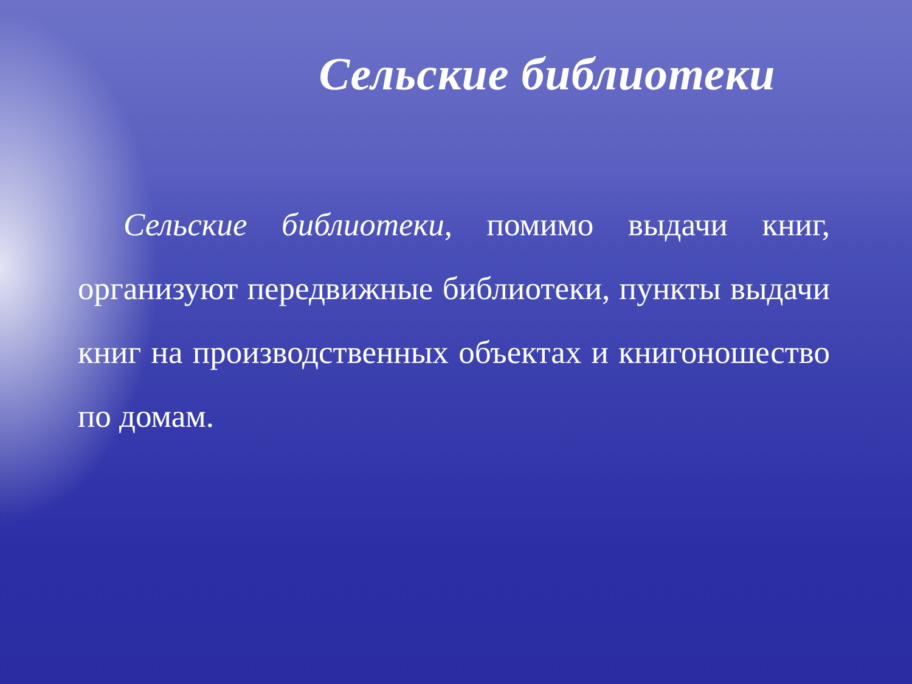Сельские библиотеки
Сельские библиотеки, помимо выдачи книг, организуют передвижные библиотеки, пункты выдачи книг на производственных объектах и книгоношество по домам.